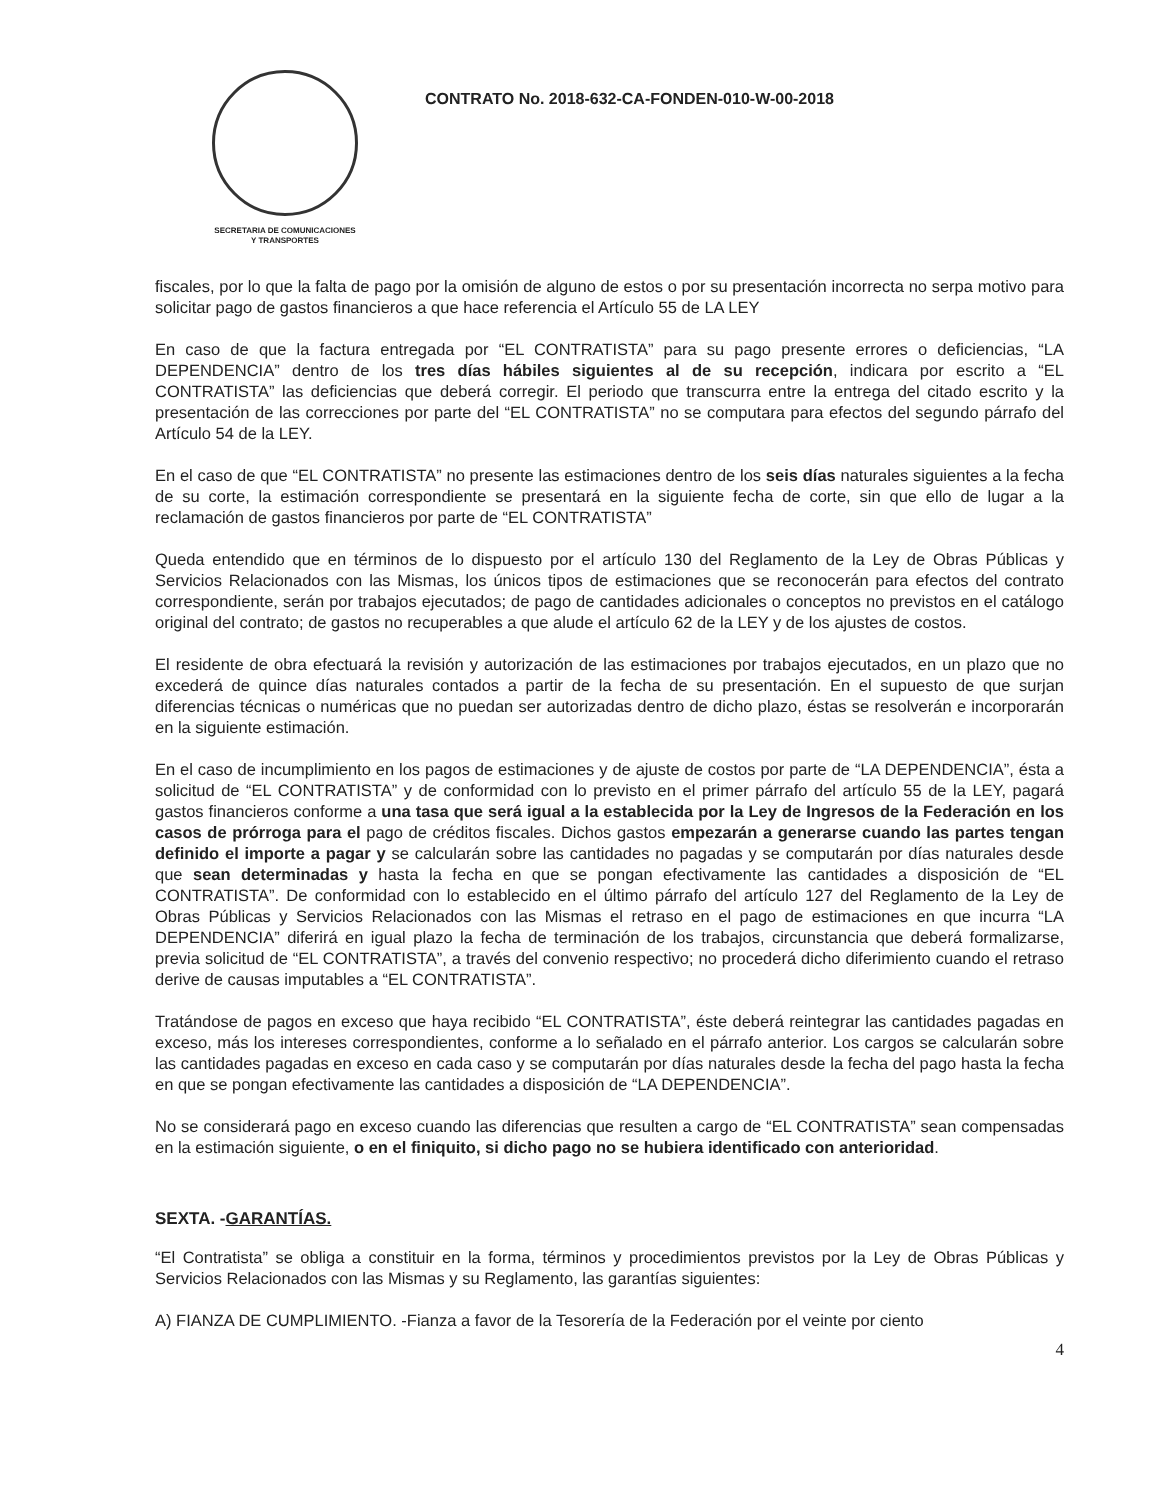SECRETARIA DE COMUNICACIONES
Y TRANSPORTES
CONTRATO No. 2018-632-CA-FONDEN-010-W-00-2018
fiscales, por lo que la falta de pago por la omisión de alguno de estos o por su presentación incorrecta no serpa motivo para solicitar pago de gastos financieros a que hace referencia el Artículo 55 de LA LEY
En caso de que la factura entregada por “EL CONTRATISTA” para su pago presente errores o deficiencias, “LA DEPENDENCIA” dentro de los tres días hábiles siguientes al de su recepción, indicara por escrito a “EL CONTRATISTA” las deficiencias que deberá corregir. El periodo que transcurra entre la entrega del citado escrito y la presentación de las correcciones por parte del “EL CONTRATISTA” no se computara para efectos del segundo párrafo del Artículo 54 de la LEY.
En el caso de que “EL CONTRATISTA” no presente las estimaciones dentro de los seis días naturales siguientes a la fecha de su corte, la estimación correspondiente se presentará en la siguiente fecha de corte, sin que ello de lugar a la reclamación de gastos financieros por parte de “EL CONTRATISTA”
Queda entendido que en términos de lo dispuesto por el artículo 130 del Reglamento de la Ley de Obras Públicas y Servicios Relacionados con las Mismas, los únicos tipos de estimaciones que se reconocerán para efectos del contrato correspondiente, serán por trabajos ejecutados; de pago de cantidades adicionales o conceptos no previstos en el catálogo original del contrato; de gastos no recuperables a que alude el artículo 62 de la LEY y de los ajustes de costos.
El residente de obra efectuará la revisión y autorización de las estimaciones por trabajos ejecutados, en un plazo que no excederá de quince días naturales contados a partir de la fecha de su presentación. En el supuesto de que surjan diferencias técnicas o numéricas que no puedan ser autorizadas dentro de dicho plazo, éstas se resolverán e incorporarán en la siguiente estimación.
En el caso de incumplimiento en los pagos de estimaciones y de ajuste de costos por parte de “LA DEPENDENCIA”, ésta a solicitud de “EL CONTRATISTA” y de conformidad con lo previsto en el primer párrafo del artículo 55 de la LEY, pagará gastos financieros conforme a una tasa que será igual a la establecida por la Ley de Ingresos de la Federación en los casos de prórroga para el pago de créditos fiscales. Dichos gastos empezarán a generarse cuando las partes tengan definido el importe a pagar y se calcularán sobre las cantidades no pagadas y se computarán por días naturales desde que sean determinadas y hasta la fecha en que se pongan efectivamente las cantidades a disposición de “EL CONTRATISTA”. De conformidad con lo establecido en el último párrafo del artículo 127 del Reglamento de la Ley de Obras Públicas y Servicios Relacionados con las Mismas el retraso en el pago de estimaciones en que incurra “LA DEPENDENCIA” diferirá en igual plazo la fecha de terminación de los trabajos, circunstancia que deberá formalizarse, previa solicitud de “EL CONTRATISTA”, a través del convenio respectivo; no procederá dicho diferimiento cuando el retraso derive de causas imputables a “EL CONTRATISTA”.
Tratándose de pagos en exceso que haya recibido “EL CONTRATISTA”, éste deberá reintegrar las cantidades pagadas en exceso, más los intereses correspondientes, conforme a lo señalado en el párrafo anterior. Los cargos se calcularán sobre las cantidades pagadas en exceso en cada caso y se computarán por días naturales desde la fecha del pago hasta la fecha en que se pongan efectivamente las cantidades a disposición de “LA DEPENDENCIA”.
No se considerará pago en exceso cuando las diferencias que resulten a cargo de “EL CONTRATISTA” sean compensadas en la estimación siguiente, o en el finiquito, si dicho pago no se hubiera identificado con anterioridad.
SEXTA. -GARANTÍAS.
“El Contratista” se obliga a constituir en la forma, términos y procedimientos previstos por la Ley de Obras Públicas y Servicios Relacionados con las Mismas y su Reglamento, las garantías siguientes:
A) FIANZA DE CUMPLIMIENTO. -Fianza a favor de la Tesorería de la Federación por el veinte por ciento
4